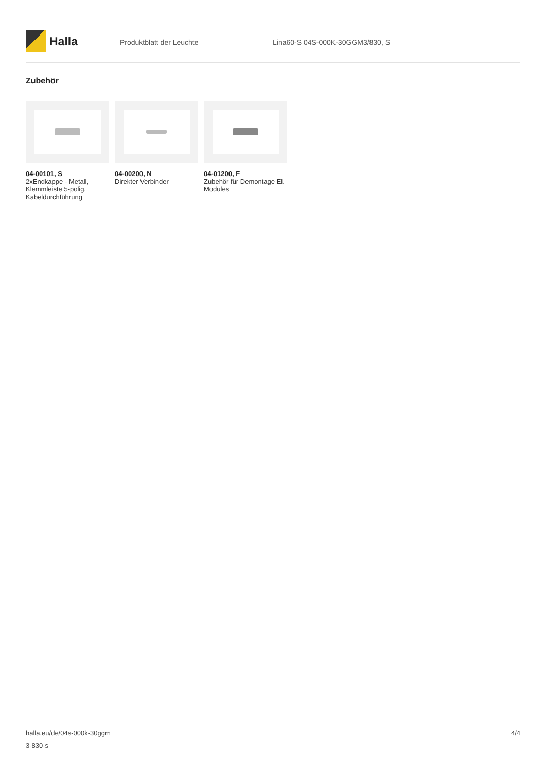Halla
Produktblatt der Leuchte Lina60-S 04S-000K-30GGM3/830, S
Zubehör
04-00101, S
2xEndkappe - Metall, Klemmleiste 5-polig, Kabeldurchführung
04-00200, N
Direkter Verbinder
04-01200, F
Zubehör für Demontage El. Modules
halla.eu/de/04s-000k-30ggm
3-830-s
4/4